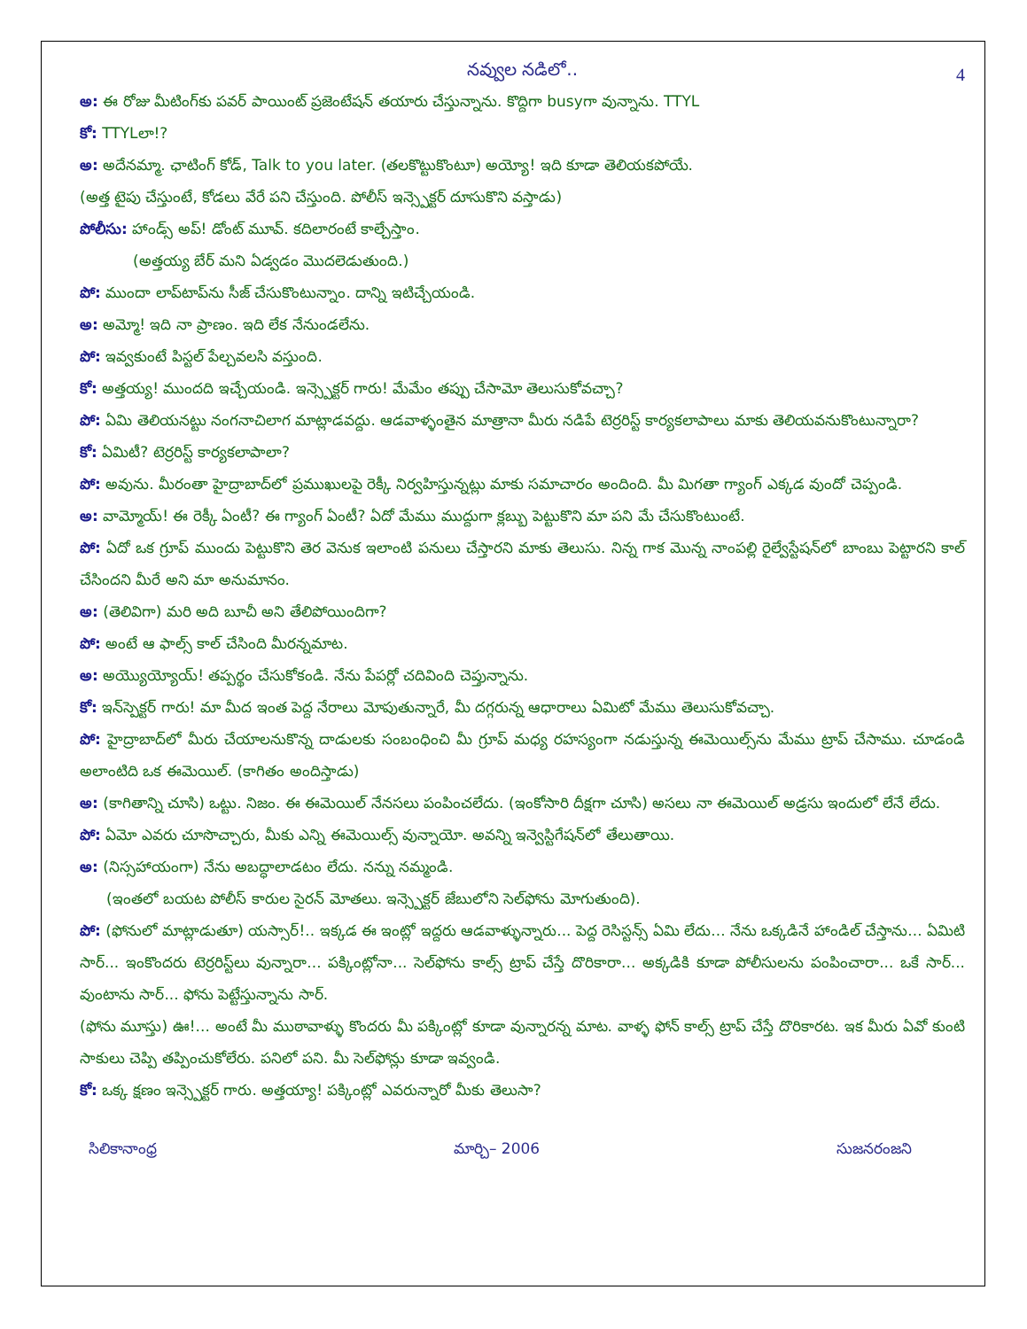4
నవ్వుల నడిలో..
అ: ఈ రోజు మీటింగ్‌కు పవర్ పాయింట్ ప్రజెంటేషన్ తయారు చేస్తున్నాను. కొద్దిగా busyగా వున్నాను. TTYL
కో: TTYLలా!?
అ: అదేనమ్మా. ఛాటింగ్ కోడ్, Talk to you later. (తలకొట్టుకొంటూ) అయ్యో! ఇది కూడా తెలియకపోయే.
(అత్త టైపు చేస్తుంటే, కోడలు వేరే పని చేస్తుంది. పోలీస్ ఇన్స్పెక్టర్ దూసుకొని వస్తాడు)
పోలీసు: హాండ్స్ అప్! డోంట్ మూవ్. కదిలారంటే కాల్చేస్తాం.
(అత్తయ్య బేర్ మని ఏడ్వడం మొదలెడుతుంది.)
పో: ముందా లాప్‌టాప్‌ను సీజ్ చేసుకొంటున్నాం. దాన్ని ఇటిచ్చేయండి.
అ: అమ్మో! ఇది నా ప్రాణం. ఇది లేక నేనుండలేను.
పో: ఇవ్వకుంటే పిస్టల్ పేల్చవలసి వస్తుంది.
కో: అత్తయ్య! ముందది ఇచ్చేయండి. ఇన్స్పెక్టర్ గారు! మేమేం తప్పు చేసామో తెలుసుకోవచ్చా?
పో: ఏమి తెలియనట్టు నంగనాచిలాగ మాట్లాడవద్దు. ఆడవాళ్ళంతైన మాత్రానా మీరు నడిపే టెర్రరిస్ట్ కార్యకలాపాలు మాకు తెలియవనుకొంటున్నారా?
కో: ఏమిటీ? టెర్రరిస్ట్ కార్యకలాపాలా?
పో: అవును. మీరంతా హైద్రాబాద్‌లో ప్రముఖులపై రెక్కీ నిర్వహిస్తున్నట్లు మాకు సమాచారం అందింది. మీ మిగతా గ్యాంగ్ ఎక్కడ వుందో చెప్పండి.
అ: వామ్మోయ్! ఈ రెక్కీ ఏంటీ? ఈ గ్యాంగ్ ఏంటీ? ఏదో మేము ముద్దుగా క్లబ్బు పెట్టుకొని మా పని మే చేసుకొంటుంటే.
పో: ఏదో ఒక గ్రూప్ ముందు పెట్టుకొని తెర వెనుక ఇలాంటి పనులు చేస్తారని మాకు తెలుసు. నిన్న గాక మొన్న నాంపల్లి రైల్వేస్టేషన్‌లో బాంబు పెట్టారని కాల్ చేసిందని మీరే అని మా అనుమానం.
అ: (తెలివిగా) మరి అది బూచీ అని తేలిపోయిందిగా?
పో: అంటే ఆ ఫాల్స్ కాల్ చేసింది మీరన్నమాట.
అ: అయ్యొయ్యోయ్! తప్పర్థం చేసుకోకండి. నేను పేపర్లో చదివింది చెప్తున్నాను.
కో: ఇన్‌స్పెక్టర్ గారు! మా మీద ఇంత పెద్ద నేరాలు మోపుతున్నారే, మీ దగ్గరున్న ఆధారాలు ఏమిటో మేము తెలుసుకోవచ్చా.
పో: హైద్రాబాద్‌లో మీరు చేయాలనుకొన్న దాడులకు సంబంధించి మీ గ్రూప్ మధ్య రహస్యంగా నడుస్తున్న ఈమెయిల్స్‌ను మేము ట్రాప్ చేసాము. చూడండి అలాంటిది ఒక ఈమెయిల్. (కాగితం అందిస్తాడు)
అ: (కాగితాన్ని చూసి) ఒట్టు. నిజం. ఈ ఈమెయిల్ నేనసలు పంపించలేదు. (ఇంకోసారి దీక్షగా చూసి) అసలు నా ఈమెయిల్ అడ్రసు ఇందులో లేనే లేదు.
పో: ఏమో ఎవరు చూసొచ్చారు, మీకు ఎన్ని ఈమెయిల్స్ వున్నాయో. అవన్ని ఇన్వెస్టిగేషన్‌లో తేలుతాయి.
అ: (నిస్సహాయంగా) నేను అబద్ధాలాడటం లేదు. నన్ను నమ్మండి.
(ఇంతలో బయట పోలీస్ కారుల సైరన్ మోతలు. ఇన్స్పెక్టర్ జేబులోని సెల్‌ఫోను మోగుతుంది).
పో: (ఫోనులో మాట్లాడుతూ) యస్సార్!.. ఇక్కడ ఈ ఇంట్లో ఇద్దరు ఆడవాళ్ళున్నారు... పెద్ద రెసిస్టన్స్ ఏమి లేదు... నేను ఒక్కడినే హాండిల్ చేస్తాను... ఏమిటి సార్... ఇంకొందరు టెర్రరిస్ట్‌లు వున్నారా... పక్కింట్లోనా... సెల్‌ఫోను కాల్స్ ట్రాప్ చేస్తే దొరికారా... అక్కడికి కూడా పోలీసులను పంపించారా... ఒకే సార్... వుంటాను సార్... ఫోను పెట్టేస్తున్నాను సార్.
(ఫోను మూస్తు) ఊ!... అంటే మీ ముఠావాళ్ళు కొందరు మీ పక్కింట్లో కూడా వున్నారన్న మాట. వాళ్ళ ఫోన్ కాల్స్ ట్రాప్ చేస్తే దొరికారట. ఇక మీరు ఏవో కుంటి సాకులు చెప్పి తప్పించుకోలేరు. పనిలో పని. మీ సెల్‌ఫోన్లు కూడా ఇవ్వండి.
కో: ఒక్క క్షణం ఇన్స్పెక్టర్ గారు. అత్తయ్యా! పక్కింట్లో ఎవరున్నారో మీకు తెలుసా?
సిలికానాంధ్ర మార్చి– 2006 సుజనరంజని